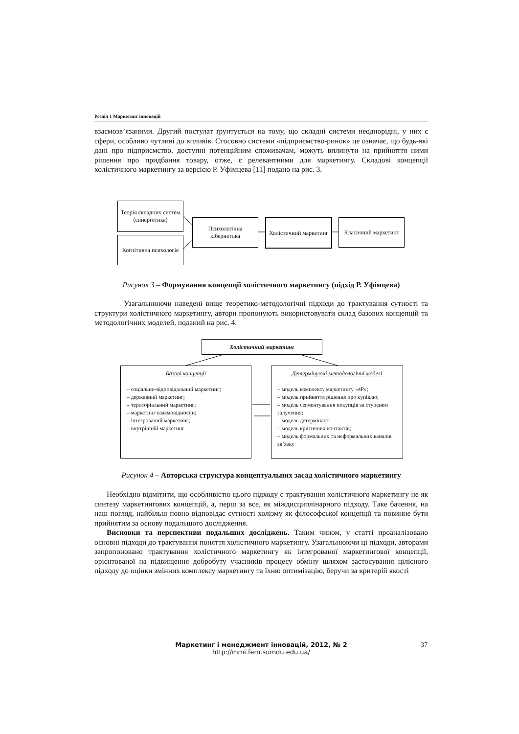Розділ 1 Маркетинг інновацій
взаємозв’язаними. Другий постулат ґрунтується на тому, що складні системи неоднорідні, у них є сфери, особливо чутливі до впливів. Стосовно системи «підприємство-ринок» це означає, що будь-які дані про підприємство, доступні потенційним споживачам, можуть вплинути на прийняття ними рішення про придбання товару, отже, є релевантними для маркетингу. Складові концепції холістичного маркетингу за версією Р. Уфімцева [11] подано на рис. 3.
Теорія складних систем (синергетика)
Когнітивна психологія
Психологічна кібернетика
Холістичний маркетинг
Класичний маркетинг
Рисунок 3 – Формування концепції холістичного маркетингу (підхід Р. Уфімцева)
Узагальнюючи наведені вище теоретико-методологічні підходи до трактування сутності та структури холістичного маркетингу, автори пропонують використовувати склад базових концепцій та методологічних моделей, поданий на рис. 4.
Холістичний маркетинг
Базові концепції
– соціально-відповідальний маркетинг;
– державний маркетинг;
– територіальний маркетинг;
– маркетинг взаємовідносин;
– інтегрований маркетинг;
– внутрішній маркетинг
Детермінуючі методологічні моделі
– модель комплексу маркетингу «4P»;
– модель прийняття рішення про купівлю;
– модель сегментування покупців за ступенем залучення;
– модель детермінант;
– модель критичних контактів;
– модель формальних та неформальних каналів зв’язку
Рисунок 4 – Авторська структура концептуальних засад холістичного маркетингу
Необхідно відмітити, що особливістю цього підходу є трактування холістичного маркетингу не як синтезу маркетингових концепцій, а, перш за все, як міждисциплінарного підходу. Таке бачення, на наш погляд, найбільш повно відповідає сутності холізму як філософської концепції та повинне бути прийнятим за основу подальшого дослідження.
Висновки та перспективи подальших досліджень. Таким чином, у статті проаналізовано основні підходи до трактування поняття холістичного маркетингу. Узагальнюючи ці підходи, авторами запропоновано трактування холістичного маркетингу як інтегрованої маркетингової концепції, орієнтованої на підвищення добробуту учасників процесу обміну шляхом застосування цілісного підходу до оцінки змінних комплексу маркетингу та їхню оптимізацію, беручи за критерій якості
Маркетинг і менеджмент інновацій, 2012, № 2
http://mmi.fem.sumdu.edu.ua/
37